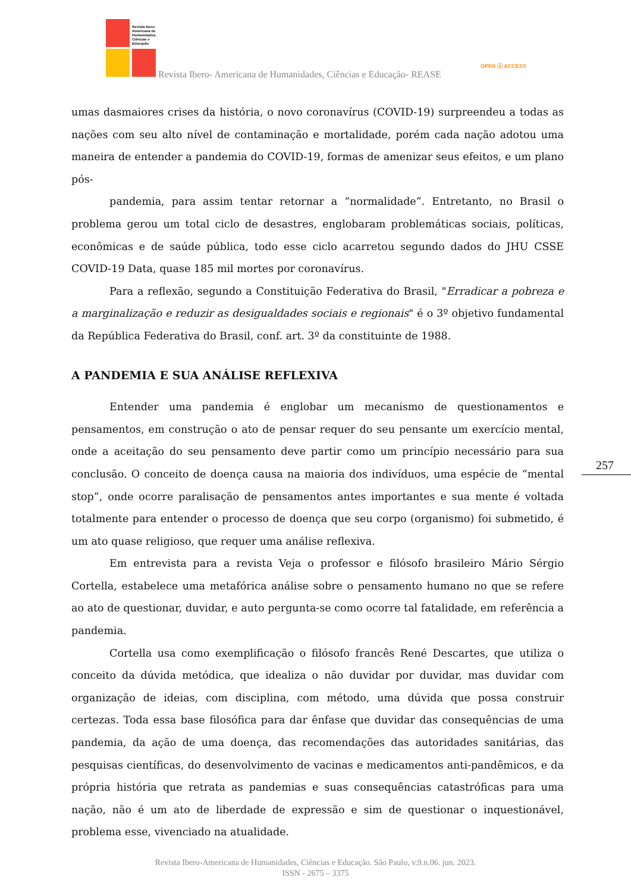Revista Ibero-
Americana de
Humanidades,
Ciências e
Educação
Revista Ibero- Americana de Humanidades, Ciências e Educação- REASE
OPEN ⓐ ACCESS
umas dasmaiores crises da história, o novo coronavírus (COVID-19) surpreendeu a todas as nações com seu alto nível de contaminação e mortalidade, porém cada nação adotou uma maneira de entender a pandemia do COVID-19, formas de amenizar seus efeitos, e um plano pós-
pandemia, para assim tentar retornar a “normalidade”. Entretanto, no Brasil o problema gerou um total ciclo de desastres, englobaram problemáticas sociais, políticas, econômicas e de saúde pública, todo esse ciclo acarretou segundo dados do JHU CSSE COVID-19 Data, quase 185 mil mortes por coronavírus.
Para a reflexão, segundo a Constituição Federativa do Brasil, "Erradicar a pobreza e a marginalização e reduzir as desigualdades sociais e regionais" é o 3º objetivo fundamental da República Federativa do Brasil, conf. art. 3º da constituinte de 1988.
A PANDEMIA E SUA ANÁLISE REFLEXIVA
Entender uma pandemia é englobar um mecanismo de questionamentos e pensamentos, em construção o ato de pensar requer do seu pensante um exercício mental, onde a aceitação do seu pensamento deve partir como um princípio necessário para sua conclusão. O conceito de doença causa na maioria dos indivíduos, uma espécie de “mental stop”, onde ocorre paralisação de pensamentos antes importantes e sua mente é voltada totalmente para entender o processo de doença que seu corpo (organismo) foi submetido, é um ato quase religioso, que requer uma análise reflexiva.
Em entrevista para a revista Veja o professor e filósofo brasileiro Mário Sérgio Cortella, estabelece uma metafórica análise sobre o pensamento humano no que se refere ao ato de questionar, duvidar, e auto pergunta-se como ocorre tal fatalidade, em referência a pandemia.
Cortella usa como exemplificação o filósofo francês René Descartes, que utiliza o conceito da dúvida metódica, que idealiza o não duvidar por duvidar, mas duvidar com organização de ideias, com disciplina, com método, uma dúvida que possa construir certezas. Toda essa base filosófica para dar ênfase que duvidar das consequências de uma pandemia, da ação de uma doença, das recomendações das autoridades sanitárias, das pesquisas científicas, do desenvolvimento de vacinas e medicamentos anti-pandêmicos, e da própria história que retrata as pandemias e suas consequências catastróficas para uma nação, não é um ato de liberdade de expressão e sim de questionar o inquestionável, problema esse, vivenciado na atualidade.
257
Revista Ibero-Americana de Humanidades, Ciências e Educação. São Paulo, v.9.n.06. jun. 2023.
ISSN - 2675 – 3375